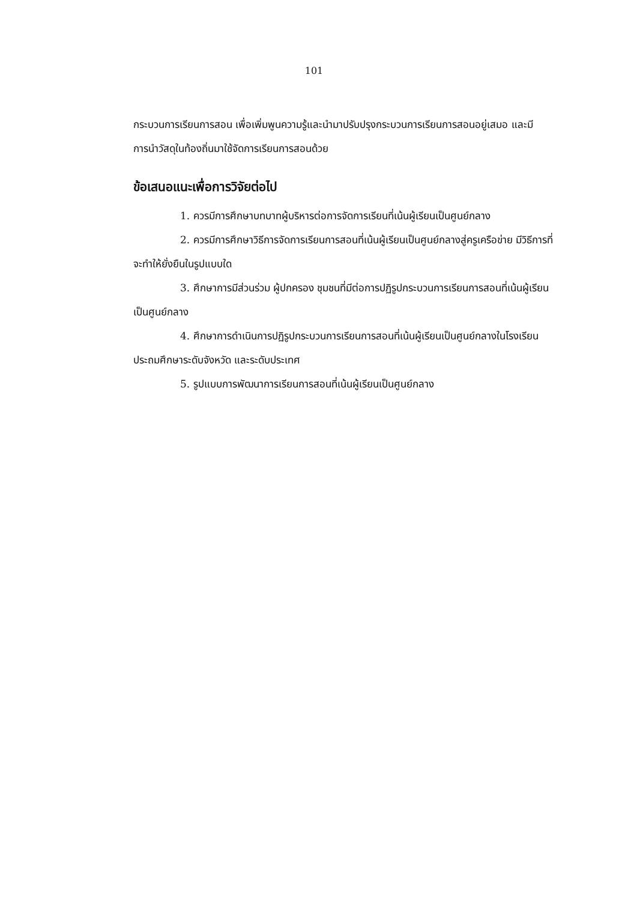101
กระบวนการเรียนการสอน เพื่อเพิ่มพูนความรู้และนำมาปรับปรุงกระบวนการเรียนการสอนอยู่เสมอ และมีการนำวัสดุในท้องถิ่นมาใช้จัดการเรียนการสอนด้วย
ข้อเสนอแนะเพื่อการวิจัยต่อไป
1. ควรมีการศึกษาบทบาทผู้บริหารต่อการจัดการเรียนที่เน้นผู้เรียนเป็นศูนย์กลาง
2. ควรมีการศึกษาวิธีการจัดการเรียนการสอนที่เน้นผู้เรียนเป็นศูนย์กลางสู่ครูเครือข่าย มีวิธีการที่จะทำให้ยั่งยืนในรูปแบบใด
3. ศึกษาการมีส่วนร่วม ผู้ปกครอง ชุมชนที่มีต่อการปฏิรูปกระบวนการเรียนการสอนที่เน้นผู้เรียนเป็นศูนย์กลาง
4. ศึกษาการดำเนินการปฏิรูปกระบวนการเรียนการสอนที่เน้นผู้เรียนเป็นศูนย์กลางในโรงเรียนประถมศึกษาระดับจังหวัด และระดับประเทศ
5. รูปแบบการพัฒนาการเรียนการสอนที่เน้นผู้เรียนเป็นศูนย์กลาง